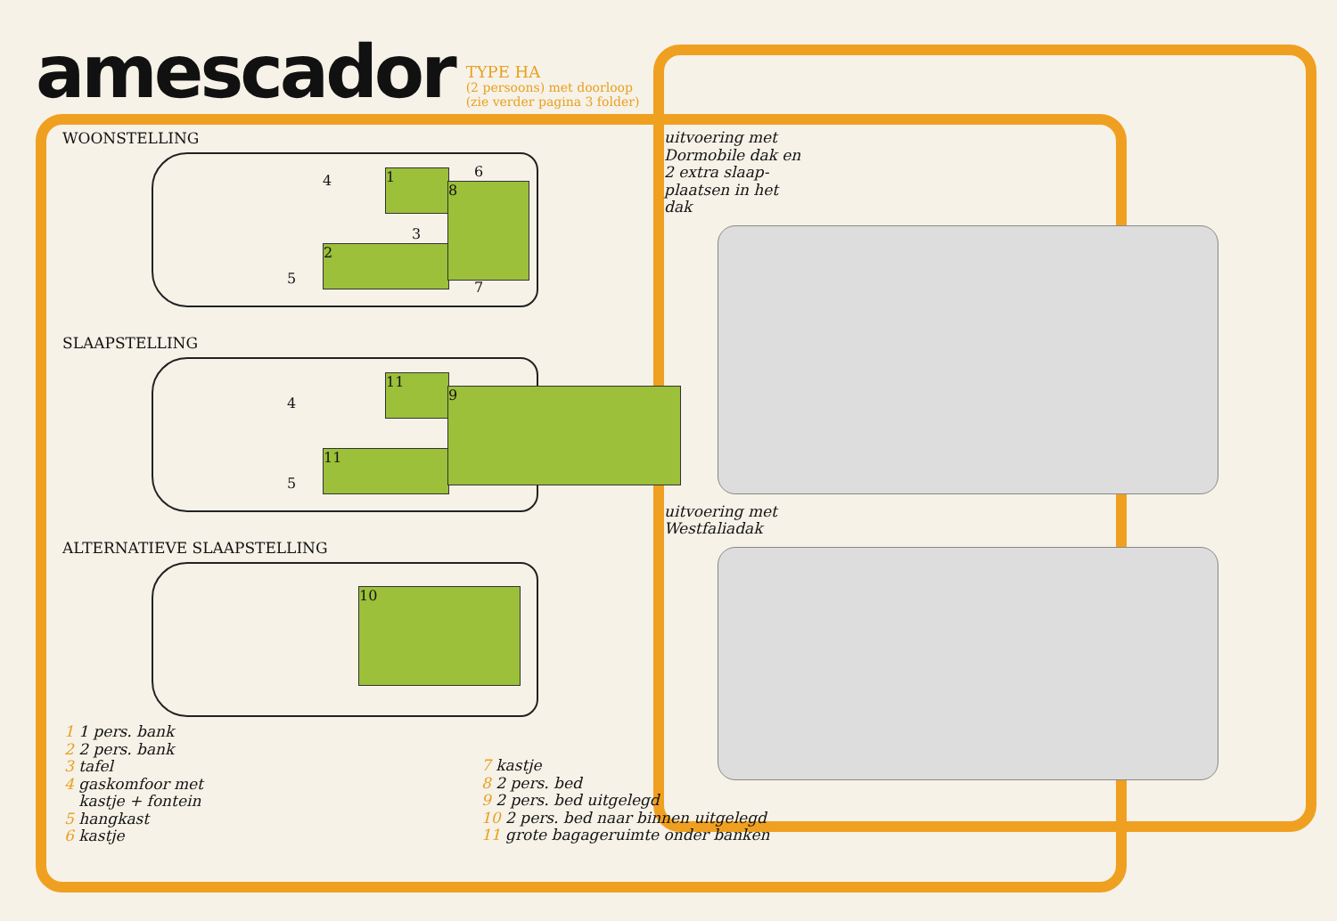amescador
TYPE HA
(2 persoons) met doorloop
(zie verder pagina 3 folder)
WOONSTELLING
1
2
8
3
4
5
6
7
SLAAPSTELLING
11
11
9
4
5
ALTERNATIEVE SLAAPSTELLING
10
uitvoering met
Dormobile dak en
2 extra slaap-
plaatsen in het
dak
uitvoering met
Westfaliadak
1 1 pers. bank
2 2 pers. bank
3 tafel
4 gaskomfoor met
kastje + fontein
5 hangkast
6 kastje
7 kastje
8 2 pers. bed
9 2 pers. bed uitgelegd
10 2 pers. bed naar binnen uitgelegd
11 grote bagageruimte onder banken